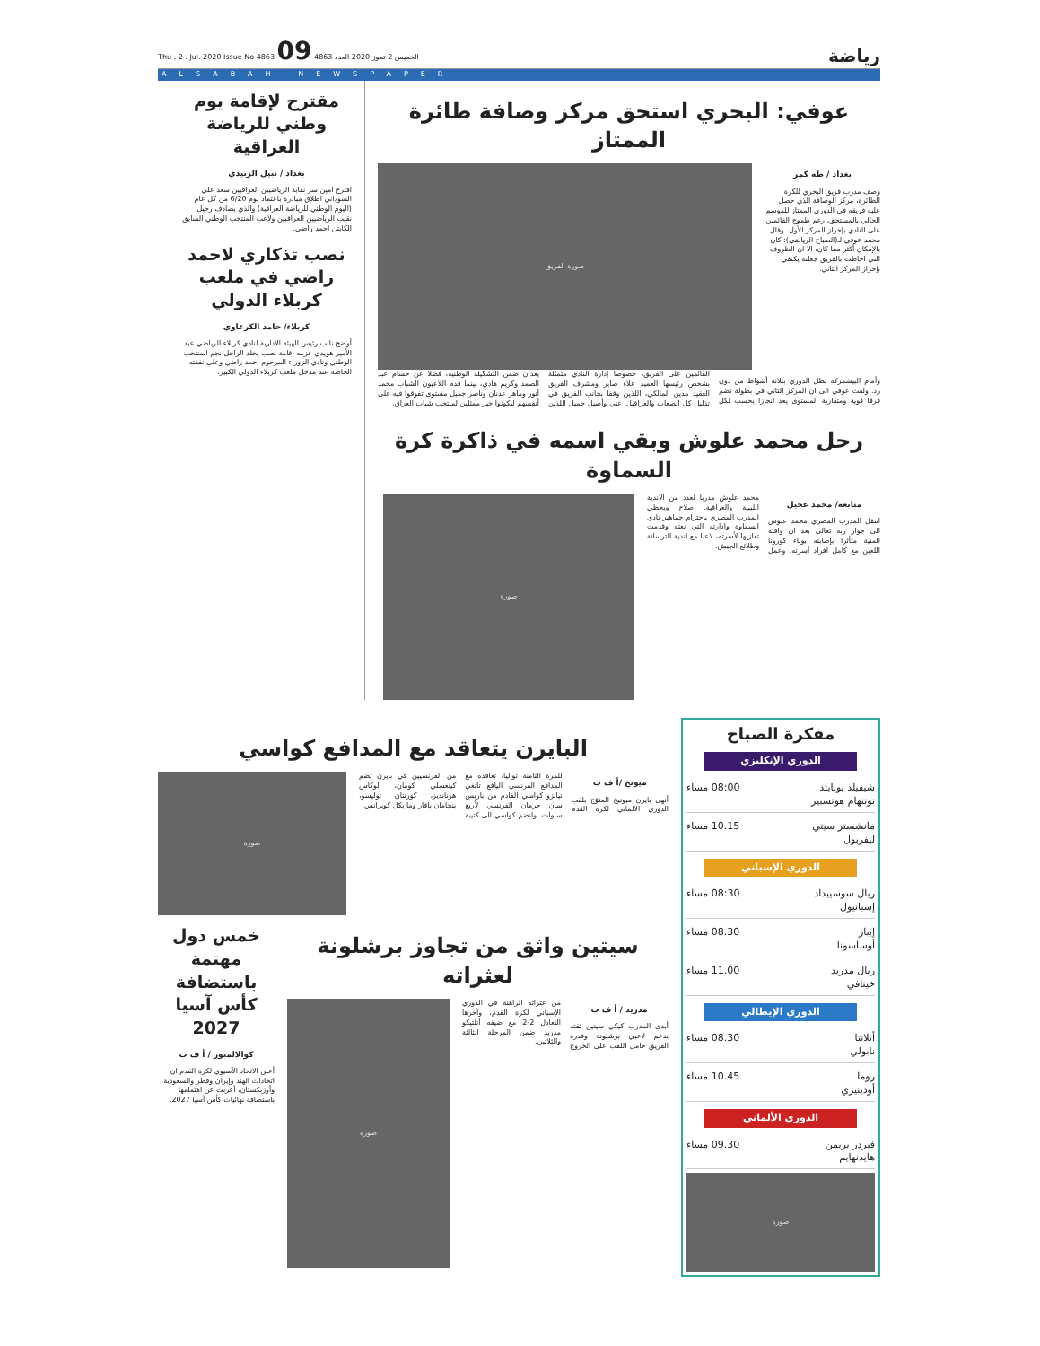رياضة
الخميس 2 تموز 2020 العدد 4863 Thu . 2 . Jul. 2020 Issue No 4863 09
ALSABAH NEWSPAPER
عوفي: البحري استحق مركز وصافة طائرة الممتاز
بغداد / طه كمر
وصف مدرب فريق البحري للكرة الطائرة، مركز الوصافة الذي حصل عليه فريقه في الدوري الممتاز للموسم الحالي بالمستحق، رغم طموح القائمين على النادي بإحراز المركز الأول. وقال محمد عوفي لـ(الصباح الرياضي): كان بالإمكان أكثر مما كان، الا ان الظروف التي احاطت بالفريق جعلته يكتفي بإحراز المركز الثاني.
صورة الفريق
وأمام البيشمركة بطل الدوري بثلاثة أشواط من دون رد. ولفت عوفي الى ان المركز الثاني في بطولة تضم فرقا قوية ومتقاربة المستوى يعد انجازا يحسب لكل القائمين على الفريق، خصوصا إدارة النادي متمثلة بشخص رئيسها العميد علاء صابر ومشرف الفريق العقيد مدين المالكي، اللذين وقفا بجانب الفريق في تذليل كل الصعاب والعراقيل. غني وأصيل جميل اللذين يعدان ضمن التشكيلة الوطنية، فضلا عن حسام عبد الصمد وكريم هادي، بينما قدم اللاعبون الشباب محمد أنور وماهر عدنان وناصر جميل مستوى تفوقوا فيه على أنفسهم ليكونوا خير ممثلين لمنتخب شباب العراق.
رحل محمد علوش وبقي اسمه في ذاكرة كرة السماوة
متابعة/ محمد عجيل
انتقل المدرب المصري محمد علوش الى جوار ربه تعالى بعد ان وافته المنية متأثرا بإصابته بوباء كورونا اللعين مع كامل افراد أسرته. وعمل محمد علوش مدربا لعدد من الاندية الليبية والعراقية. صلاح ويحظى المدرب المصري باحترام جماهير نادي السماوة وادارته التي نعته وقدمت تعازيها لأسرته، لاعبا مع اندية الترسانة وطلائع الجيش.
صورة
مقترح لإقامة يوم وطني للرياضة العراقية
بغداد / نبيل الزبيدي
اقترح امين سر نقابة الرياضيين العراقيين سعد علي السوداني اطلاق مبادرة باعتماد يوم 6/20 من كل عام (اليوم الوطني للرياضة العراقية) والذي يصادف رحيل نقيب الرياضيين العراقيين ولاعب المنتخب الوطني السابق الكابتن احمد راضي.
نصب تذكاري لاحمد راضي في ملعب كربلاء الدولي
كربلاء/ حامد الكرعاوي
أوضح نائب رئيس الهيئة الادارية لنادي كربلاء الرياضي عبد الأمير هويدي عزمه إقامة نصب يخلد الراحل نجم المنتخب الوطني ونادي الزوراء المرحوم أحمد راضي وعلى نفقته الخاصة عند مدخل ملعب كربلاء الدولي الكبير.
مفكرة الصباح
الدوري الإنكليزي
شيفيلد يونايتد
توتنهام هوتسبير 08:00 مساء
مانشستر سيتي
ليفربول 10.15 مساء
الدوري الإسباني
ريال سوسييداد
إسبانيول 08:30 مساء
إيبار
أوساسونا 08.30 مساء
ريال مدريد
خيتافي 11.00 مساء
الدوري الإيطالي
أتلانتا
نابولي 08.30 مساء
روما
أودينيزي 10.45 مساء
الدوري الألماني
فيردر بريمن
هايدنهايم 09.30 مساء
صورة
البايرن يتعاقد مع المدافع كواسي
ميونخ /أ ف ب
أنهى بايرن ميونيخ المتوّج بلقب الدوري الألماني لكرة القدم للمرة الثامنة تواليا، تعاقده مع المدافع الفرنسي اليافع تانغي نيانزو كواسي القادم من باريس سان جرمان الفرنسي لأربع سنوات. وانضم كواسي الى كتيبة من الفرنسيين في بايرن تضم كينغسلي كومان، لوكاس هرنانديز، كورنتان توليسو، بنجامان بافار وما يكل كويزانس.
صورة
سيتين واثق من تجاوز برشلونة لعثراته
مدريد / أ ف ب
أبدى المدرب كيكي سيتين ثقته بدعم لاعبي برشلونة وقدرة الفريق حامل اللقب على الخروج من عثراته الراهنة في الدوري الإسباني لكرة القدم، وآخرها التعادل 2-2 مع ضيفه أتلتيكو مدريد ضمن المرحلة الثالثة والثلاثين.
صورة
خمس دول مهتمة باستضافة كأس آسيا 2027
كوالالمبور / أ ف ب
أعلن الاتحاد الآسيوي لكرة القدم ان اتحادات الهند وإيران وقطر والسعودية وأوزبكستان، أعربت عن اهتمامها باستضافة نهائيات كأس آسيا 2027.